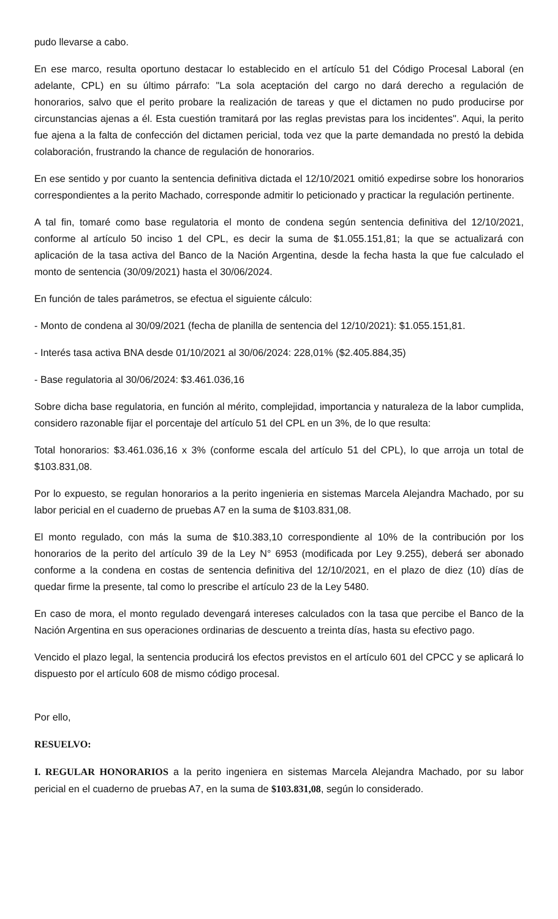pudo llevarse a cabo.
En ese marco, resulta oportuno destacar lo establecido en el artículo 51 del Código Procesal Laboral (en adelante, CPL) en su último párrafo: "La sola aceptación del cargo no dará derecho a regulación de honorarios, salvo que el perito probare la realización de tareas y que el dictamen no pudo producirse por circunstancias ajenas a él. Esta cuestión tramitará por las reglas previstas para los incidentes". Aqui, la perito fue ajena a la falta de confección del dictamen pericial, toda vez que la parte demandada no prestó la debida colaboración, frustrando la chance de regulación de honorarios.
En ese sentido y por cuanto la sentencia definitiva dictada el 12/10/2021 omitió expedirse sobre los honorarios correspondientes a la perito Machado, corresponde admitir lo peticionado y practicar la regulación pertinente.
A tal fin, tomaré como base regulatoria el monto de condena según sentencia definitiva del 12/10/2021, conforme al artículo 50 inciso 1 del CPL, es decir la suma de $1.055.151,81; la que se actualizará con aplicación de la tasa activa del Banco de la Nación Argentina, desde la fecha hasta la que fue calculado el monto de sentencia (30/09/2021) hasta el 30/06/2024.
En función de tales parámetros, se efectua el siguiente cálculo:
- Monto de condena al 30/09/2021 (fecha de planilla de sentencia del 12/10/2021): $1.055.151,81.
- Interés tasa activa BNA desde 01/10/2021 al 30/06/2024: 228,01% ($2.405.884,35)
- Base regulatoria al 30/06/2024: $3.461.036,16
Sobre dicha base regulatoria, en función al mérito, complejidad, importancia y naturaleza de la labor cumplida, considero razonable fijar el porcentaje del artículo 51 del CPL en un 3%, de lo que resulta:
Total honorarios: $3.461.036,16 x 3% (conforme escala del artículo 51 del CPL), lo que arroja un total de $103.831,08.
Por lo expuesto, se regulan honorarios a la perito ingenieria en sistemas Marcela Alejandra Machado, por su labor pericial en el cuaderno de pruebas A7 en la suma de $103.831,08.
El monto regulado, con más la suma de $10.383,10 correspondiente al 10% de la contribución por los honorarios de la perito del artículo 39 de la Ley N° 6953 (modificada por Ley 9.255), deberá ser abonado conforme a la condena en costas de sentencia definitiva del 12/10/2021, en el plazo de diez (10) días de quedar firme la presente, tal como lo prescribe el artículo 23 de la Ley 5480.
En caso de mora, el monto regulado devengará intereses calculados con la tasa que percibe el Banco de la Nación Argentina en sus operaciones ordinarias de descuento a treinta días, hasta su efectivo pago.
Vencido el plazo legal, la sentencia producirá los efectos previstos en el artículo 601 del CPCC y se aplicará lo dispuesto por el artículo 608 de mismo código procesal.
Por ello,
RESUELVO:
I. REGULAR HONORARIOS a la perito ingeniera en sistemas Marcela Alejandra Machado, por su labor pericial en el cuaderno de pruebas A7, en la suma de $103.831,08, según lo considerado.